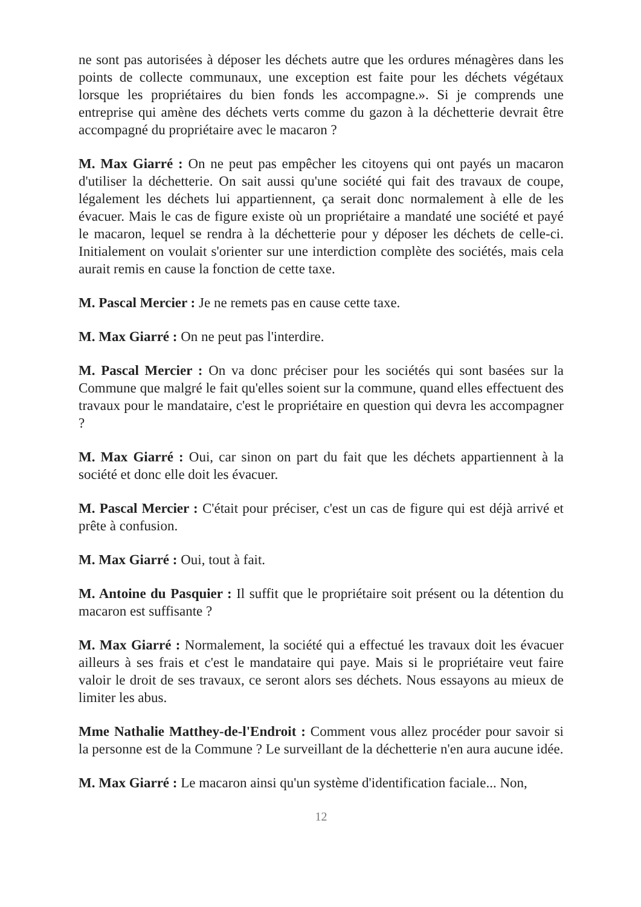ne sont pas autorisées à déposer les déchets autre que les ordures ménagères dans les points de collecte communaux, une exception est faite pour les déchets végétaux lorsque les propriétaires du bien fonds les accompagne.». Si je comprends une entreprise qui amène des déchets verts comme du gazon à la déchetterie devrait être accompagné du propriétaire avec le macaron ?
M. Max Giarré : On ne peut pas empêcher les citoyens qui ont payés un macaron d'utiliser la déchetterie. On sait aussi qu'une société qui fait des travaux de coupe, légalement les déchets lui appartiennent, ça serait donc normalement à elle de les évacuer. Mais le cas de figure existe où un propriétaire a mandaté une société et payé le macaron, lequel se rendra à la déchetterie pour y déposer les déchets de celle-ci. Initialement on voulait s'orienter sur une interdiction complète des sociétés, mais cela aurait remis en cause la fonction de cette taxe.
M. Pascal Mercier : Je ne remets pas en cause cette taxe.
M. Max Giarré : On ne peut pas l'interdire.
M. Pascal Mercier : On va donc préciser pour les sociétés qui sont basées sur la Commune que malgré le fait qu'elles soient sur la commune, quand elles effectuent des travaux pour le mandataire, c'est le propriétaire en question qui devra les accompagner ?
M. Max Giarré : Oui, car sinon on part du fait que les déchets appartiennent à la société et donc elle doit les évacuer.
M. Pascal Mercier : C'était pour préciser, c'est un cas de figure qui est déjà arrivé et prête à confusion.
M. Max Giarré : Oui, tout à fait.
M. Antoine du Pasquier : Il suffit que le propriétaire soit présent ou la détention du macaron est suffisante ?
M. Max Giarré : Normalement, la société qui a effectué les travaux doit les évacuer ailleurs à ses frais et c'est le mandataire qui paye. Mais si le propriétaire veut faire valoir le droit de ses travaux, ce seront alors ses déchets. Nous essayons au mieux de limiter les abus.
Mme Nathalie Matthey-de-l'Endroit : Comment vous allez procéder pour savoir si la personne est de la Commune ? Le surveillant de la déchetterie n'en aura aucune idée.
M. Max Giarré : Le macaron ainsi qu'un système d'identification faciale... Non,
12